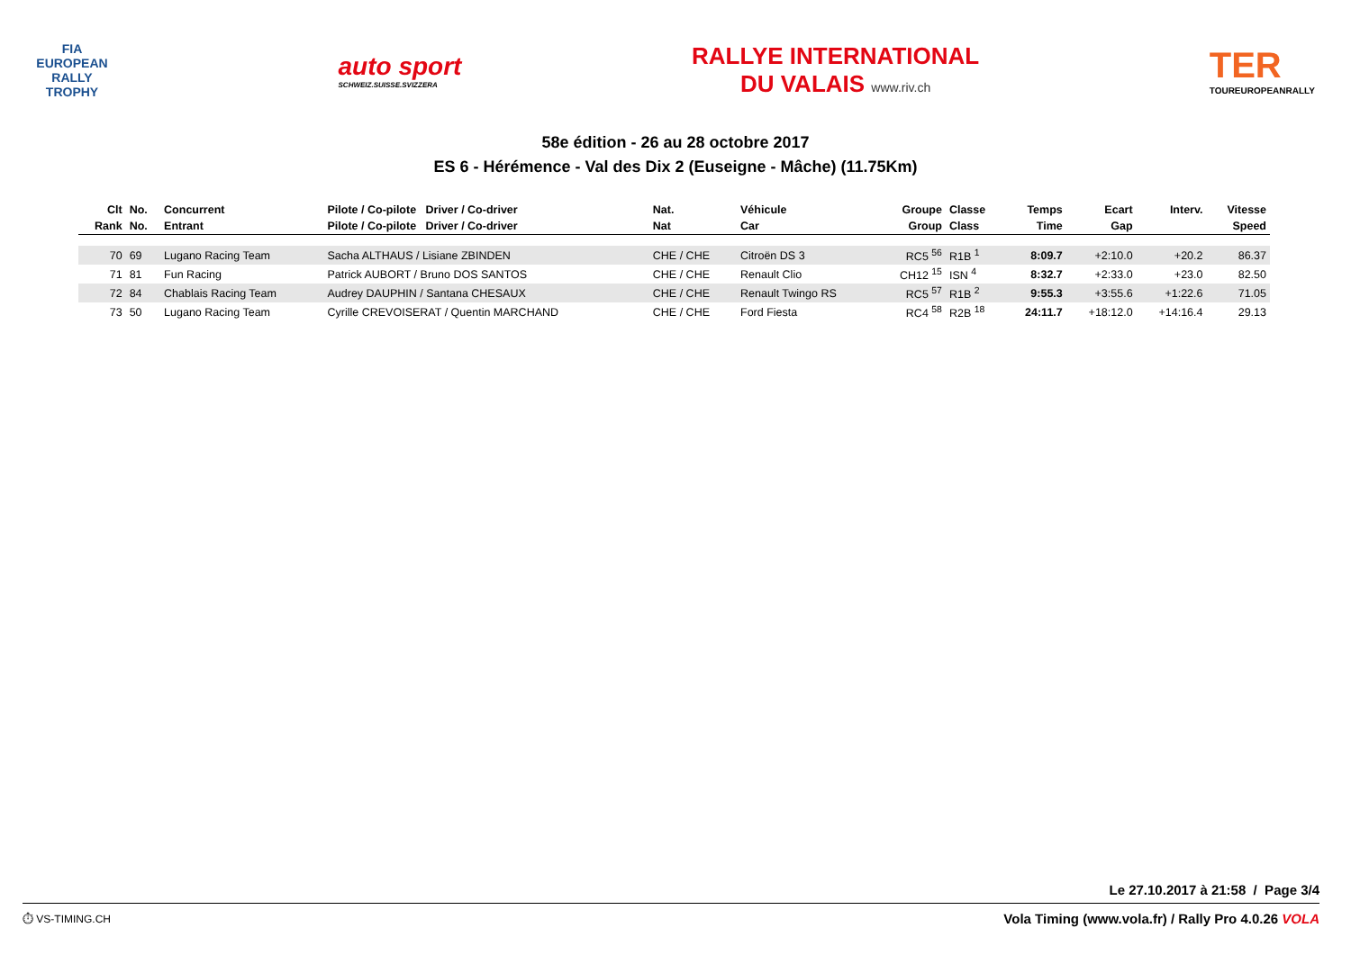FIA
EUROPEAN
RALLY
TROPHY
auto sport
SCHWEIZ.SUISSE.SVIZZERA
RALLYE INTERNATIONAL
DU VALAIS www.riv.ch
TER
TOUREUROPEANRALLY
58e édition - 26 au 28 octobre 2017
ES 6 - Hérémence - Val des Dix 2 (Euseigne - Mâche) (11.75Km)
| Clt | No. | Concurrent | Pilote / Co-pilote Driver / Co-driver | Nat. | Véhicule | Groupe | Classe | Temps | Ecart | Interv. | Vitesse |
| --- | --- | --- | --- | --- | --- | --- | --- | --- | --- | --- | --- |
| Rank | No. | Entrant | Pilote / Co-pilote Driver / Co-driver | Nat | Car | Group | Class | Time | Gap | | Speed |
| 70 | 69 | Lugano Racing Team | Sacha ALTHAUS / Lisiane ZBINDEN | CHE / CHE | Citroën DS 3 | RC5 <sup>56</sup> | R1B <sup>1</sup> | 8:09.7 | +2:10.0 | +20.2 | 86.37 |
| 71 | 81 | Fun Racing | Patrick AUBORT / Bruno DOS SANTOS | CHE / CHE | Renault Clio | CH12 <sup>15</sup> | ISN <sup>4</sup> | 8:32.7 | +2:33.0 | +23.0 | 82.50 |
| 72 | 84 | Chablais Racing Team | Audrey DAUPHIN / Santana CHESAUX | CHE / CHE | Renault Twingo RS | RC5 <sup>57</sup> | R1B <sup>2</sup> | 9:55.3 | +3:55.6 | +1:22.6 | 71.05 |
| 73 | 50 | Lugano Racing Team | Cyrille CREVOISERAT / Quentin MARCHAND | CHE / CHE | Ford Fiesta | RC4 <sup>58</sup> | R2B <sup>18</sup> | 24:11.7 | +18:12.0 | +14:16.4 | 29.13 |
Le 27.10.2017 à 21:58 / Page 3/4
⏱ VS-TIMING.CH Vola Timing (www.vola.fr) / Rally Pro 4.0.26 VOLA